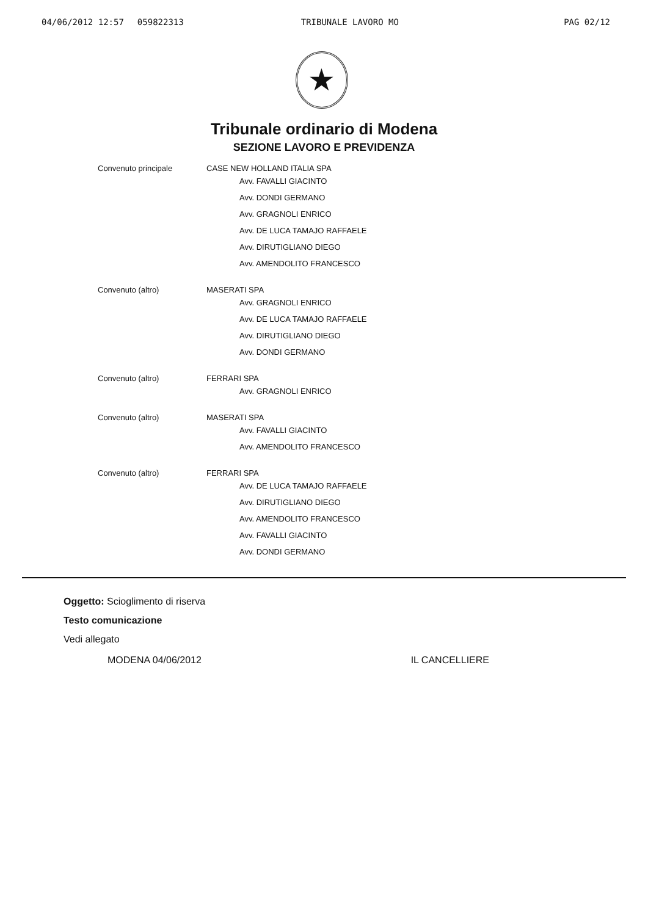04/06/2012 12:57 059822313 TRIBUNALE LAVORO MO PAG 02/12
★
Tribunale ordinario di Modena
SEZIONE LAVORO E PREVIDENZA
Convenuto principale CASE NEW HOLLAND ITALIA SPA
Avv. FAVALLI GIACINTO
Avv. DONDI GERMANO
Avv. GRAGNOLI ENRICO
Avv. DE LUCA TAMAJO RAFFAELE
Avv. DIRUTIGLIANO DIEGO
Avv. AMENDOLITO FRANCESCO
Convenuto (altro) MASERATI SPA
Avv. GRAGNOLI ENRICO
Avv. DE LUCA TAMAJO RAFFAELE
Avv. DIRUTIGLIANO DIEGO
Avv. DONDI GERMANO
Convenuto (altro) FERRARI SPA
Avv. GRAGNOLI ENRICO
Convenuto (altro) MASERATI SPA
Avv. FAVALLI GIACINTO
Avv. AMENDOLITO FRANCESCO
Convenuto (altro) FERRARI SPA
Avv. DE LUCA TAMAJO RAFFAELE
Avv. DIRUTIGLIANO DIEGO
Avv. AMENDOLITO FRANCESCO
Avv. FAVALLI GIACINTO
Avv. DONDI GERMANO
Oggetto: Scioglimento di riserva
Testo comunicazione
Vedi allegato
MODENA 04/06/2012 IL CANCELLIERE